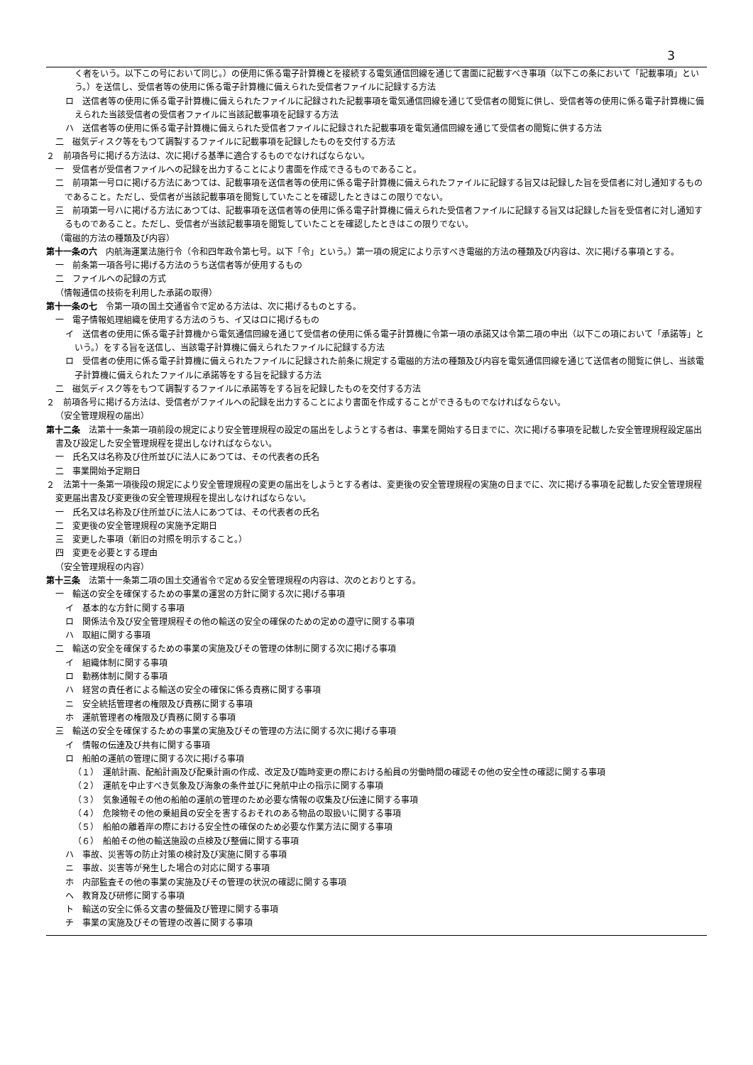3
く者をいう。以下この号において同じ。）の使用に係る電子計算機とを接続する電気通信回線を通じて書面に記載すべき事項（以下この条において「記載事項」という。）を送信し、受信者等の使用に係る電子計算機に備えられた受信者ファイルに記録する方法
ロ　送信者等の使用に係る電子計算機に備えられたファイルに記録された記載事項を電気通信回線を通じて受信者の閲覧に供し、受信者等の使用に係る電子計算機に備えられた当該受信者の受信者ファイルに当該記載事項を記録する方法
ハ　送信者等の使用に係る電子計算機に備えられた受信者ファイルに記録された記載事項を電気通信回線を通じて受信者の閲覧に供する方法
二　磁気ディスク等をもつて調製するファイルに記載事項を記録したものを交付する方法
２　前項各号に掲げる方法は、次に掲げる基準に適合するものでなければならない。
一　受信者が受信者ファイルへの記録を出力することにより書面を作成できるものであること。
二　前項第一号ロに掲げる方法にあつては、記載事項を送信者等の使用に係る電子計算機に備えられたファイルに記録する旨又は記録した旨を受信者に対し通知するものであること。ただし、受信者が当該記載事項を閲覧していたことを確認したときはこの限りでない。
三　前項第一号ハに掲げる方法にあつては、記載事項を送信者等の使用に係る電子計算機に備えられた受信者ファイルに記録する旨又は記録した旨を受信者に対し通知するものであること。ただし、受信者が当該記載事項を閲覧していたことを確認したときはこの限りでない。
（電磁的方法の種類及び内容）
第十一条の六　内航海運業法施行令（令和四年政令第七号。以下「令」という。）第一項の規定により示すべき電磁的方法の種類及び内容は、次に掲げる事項とする。
一　前条第一項各号に掲げる方法のうち送信者等が使用するもの
二　ファイルへの記録の方式
（情報通信の技術を利用した承諾の取得）
第十一条の七　令第一項の国土交通省令で定める方法は、次に掲げるものとする。
一　電子情報処理組織を使用する方法のうち、イ又はロに掲げるもの
イ　送信者の使用に係る電子計算機から電気通信回線を通じて受信者の使用に係る電子計算機に令第一項の承諾又は令第二項の申出（以下この項において「承諾等」という。）をする旨を送信し、当該電子計算機に備えられたファイルに記録する方法
ロ　受信者の使用に係る電子計算機に備えられたファイルに記録された前条に規定する電磁的方法の種類及び内容を電気通信回線を通じて送信者の閲覧に供し、当該電子計算機に備えられたファイルに承諾等をする旨を記録する方法
二　磁気ディスク等をもつて調製するファイルに承諾等をする旨を記録したものを交付する方法
２　前項各号に掲げる方法は、受信者がファイルへの記録を出力することにより書面を作成することができるものでなければならない。
（安全管理規程の届出）
第十二条　法第十一条第一項前段の規定により安全管理規程の設定の届出をしようとする者は、事業を開始する日までに、次に掲げる事項を記載した安全管理規程設定届出書及び設定した安全管理規程を提出しなければならない。
一　氏名又は名称及び住所並びに法人にあつては、その代表者の氏名
二　事業開始予定期日
２　法第十一条第一項後段の規定により安全管理規程の変更の届出をしようとする者は、変更後の安全管理規程の実施の日までに、次に掲げる事項を記載した安全管理規程変更届出書及び変更後の安全管理規程を提出しなければならない。
一　氏名又は名称及び住所並びに法人にあつては、その代表者の氏名
二　変更後の安全管理規程の実施予定期日
三　変更した事項（新旧の対照を明示すること。）
四　変更を必要とする理由
（安全管理規程の内容）
第十三条　法第十一条第二項の国土交通省令で定める安全管理規程の内容は、次のとおりとする。
一　輸送の安全を確保するための事業の運営の方針に関する次に掲げる事項
イ　基本的な方針に関する事項
ロ　関係法令及び安全管理規程その他の輸送の安全の確保のための定めの遵守に関する事項
ハ　取組に関する事項
二　輸送の安全を確保するための事業の実施及びその管理の体制に関する次に掲げる事項
イ　組織体制に関する事項
ロ　勤務体制に関する事項
ハ　経営の責任者による輸送の安全の確保に係る責務に関する事項
ニ　安全統括管理者の権限及び責務に関する事項
ホ　運航管理者の権限及び責務に関する事項
三　輸送の安全を確保するための事業の実施及びその管理の方法に関する次に掲げる事項
イ　情報の伝達及び共有に関する事項
ロ　船舶の運航の管理に関する次に掲げる事項
（１）　運航計画、配船計画及び配乗計画の作成、改定及び臨時変更の際における船員の労働時間の確認その他の安全性の確認に関する事項
（２）　運航を中止すべき気象及び海象の条件並びに発航中止の指示に関する事項
（３）　気象通報その他の船舶の運航の管理のため必要な情報の収集及び伝達に関する事項
（４）　危険物その他の乗組員の安全を害するおそれのある物品の取扱いに関する事項
（５）　船舶の離着岸の際における安全性の確保のため必要な作業方法に関する事項
（６）　船舶その他の輸送施設の点検及び整備に関する事項
ハ　事故、災害等の防止対策の検討及び実施に関する事項
ニ　事故、災害等が発生した場合の対応に関する事項
ホ　内部監査その他の事業の実施及びその管理の状況の確認に関する事項
ヘ　教育及び研修に関する事項
ト　輸送の安全に係る文書の整備及び管理に関する事項
チ　事業の実施及びその管理の改善に関する事項